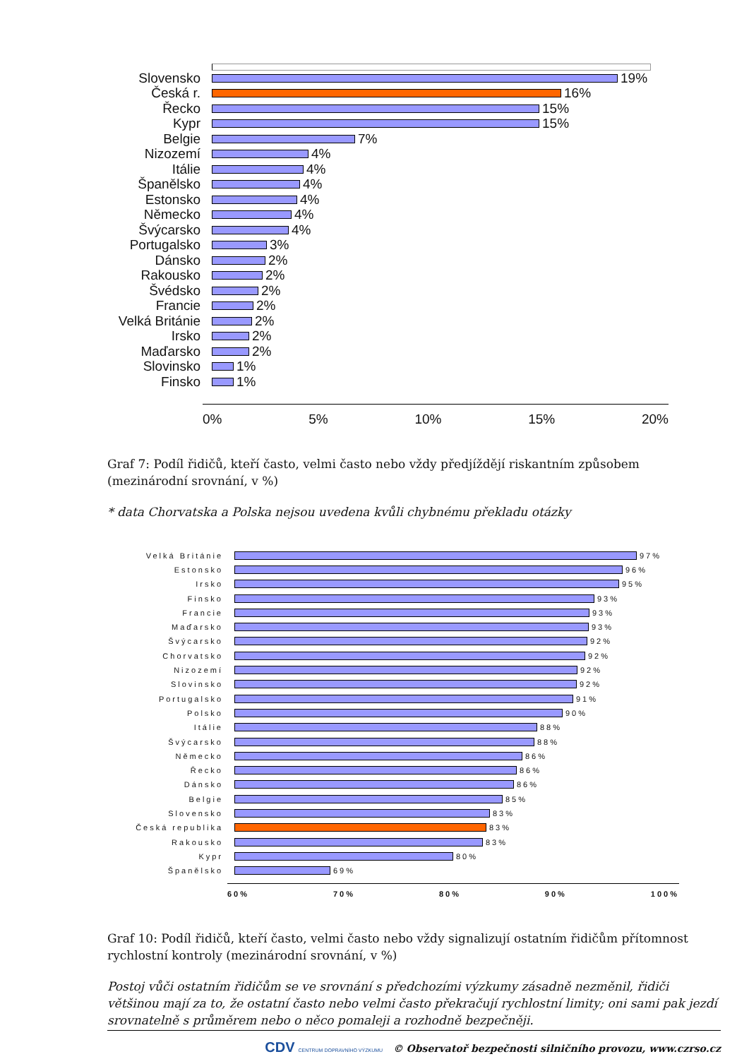Slovensko 19%
Česká r. 16%
Řecko 15%
Kypr 15%
Belgie 7%
Nizozemí 4%
Itálie 4%
Španělsko 4%
Estonsko 4%
Německo 4%
Švýcarsko 4%
Portugalsko 3%
Dánsko 2%
Rakousko 2%
Švédsko 2%
Francie 2%
Velká Británie
2%
Irsko 2%
Maďarsko 2%
Slovinsko 1%
Finsko 1%
0% 5% 10% 15% 20%
Graf 7: Podíl řidičů, kteří často, velmi často nebo vždy předjíždějí riskantním způsobem (mezinárodní srovnání, v %)
* data Chorvatska a Polska nejsou uvedena kvůli chybnému překladu otázky
Velká Británie 97%
Estonsko 96%
Irsko 95%
Finsko 93%
Francie 93%
Maďarsko 93%
Švýcarsko 92%
Chorvatsko 92%
Nizozemí 92%
Slovinsko 92%
Portugalsko 91%
Polsko 90%
Itálie 88%
Švýcarsko 88%
Německo 86%
Řecko 86%
Dánsko 86%
Belgie 85%
Slovensko 83%
Česká republika 83%
Rakousko 83%
Kypr 80%
Španělsko 69%
60% 70% 80% 90% 100%
Graf 10: Podíl řidičů, kteří často, velmi často nebo vždy signalizují ostatním řidičům přítomnost rychlostní kontroly (mezinárodní srovnání, v %)
Postoj vůči ostatním řidičům se ve srovnání s předchozími výzkumy zásadně nezměnil, řidiči většinou mají za to, že ostatní často nebo velmi často překračují rychlostní limity; oni sami pak jezdí srovnatelně s průměrem nebo o něco pomaleji a rozhodně bezpečněji.
CDV CENTRUM DOPRAVNÍHO VÝZKUMU © Observatoř bezpečnosti silničního provozu, www.czrso.cz